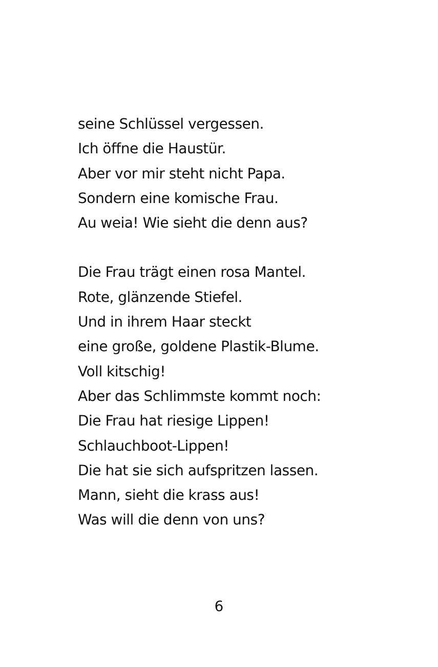seine Schlüssel vergessen.
Ich öffne die Haustür.
Aber vor mir steht nicht Papa.
Sondern eine komische Frau.
Au weia! Wie sieht die denn aus?
Die Frau trägt einen rosa Mantel.
Rote, glänzende Stiefel.
Und in ihrem Haar steckt
eine große, goldene Plastik-Blume.
Voll kitschig!
Aber das Schlimmste kommt noch:
Die Frau hat riesige Lippen!
Schlauchboot-Lippen!
Die hat sie sich aufspritzen lassen.
Mann, sieht die krass aus!
Was will die denn von uns?
6